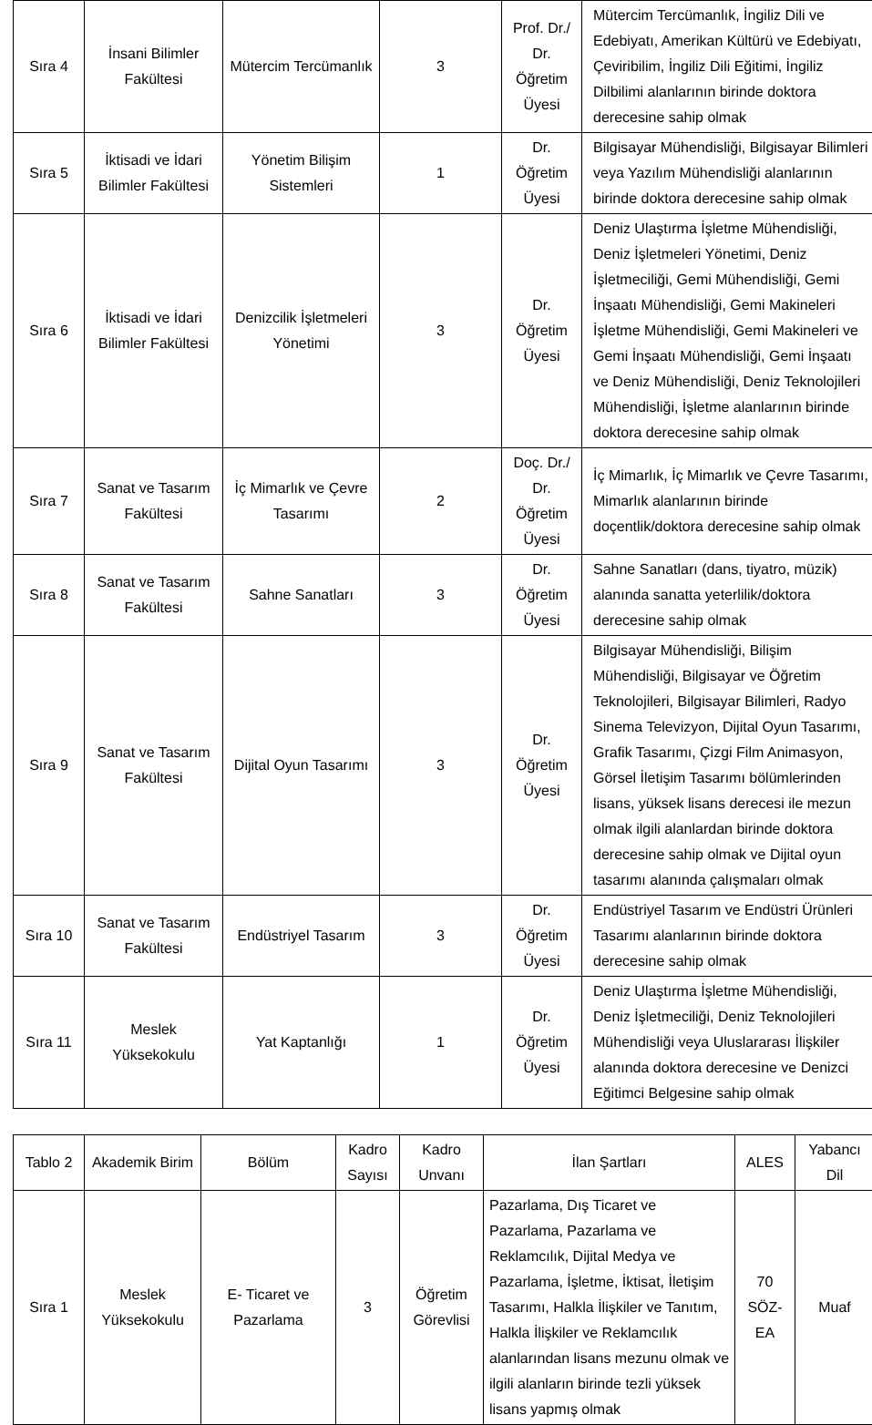| Sıra 4 | İnsani Bilimler Fakültesi | Mütercim Tercümanlık | 3 | Prof. Dr./ Dr. Öğretim Üyesi | Mütercim Tercümanlık, İngiliz Dili ve Edebiyatı, Amerikan Kültürü ve Edebiyatı, Çeviribilim, İngiliz Dili Eğitimi, İngiliz Dilbilimi alanlarının birinde doktora derecesine sahip olmak |
| Sıra 5 | İktisadi ve İdari Bilimler Fakültesi | Yönetim Bilişim Sistemleri | 1 | Dr. Öğretim Üyesi | Bilgisayar Mühendisliği, Bilgisayar Bilimleri veya Yazılım Mühendisliği alanlarının birinde doktora derecesine sahip olmak |
| Sıra 6 | İktisadi ve İdari Bilimler Fakültesi | Denizcilik İşletmeleri Yönetimi | 3 | Dr. Öğretim Üyesi | Deniz Ulaştırma İşletme Mühendisliği, Deniz İşletmeleri Yönetimi, Deniz İşletmeciliği, Gemi Mühendisliği, Gemi İnşaatı Mühendisliği, Gemi Makineleri İşletme Mühendisliği, Gemi Makineleri ve Gemi İnşaatı Mühendisliği, Gemi İnşaatı ve Deniz Mühendisliği, Deniz Teknolojileri Mühendisliği, İşletme alanlarının birinde doktora derecesine sahip olmak |
| Sıra 7 | Sanat ve Tasarım Fakültesi | İç Mimarlık ve Çevre Tasarımı | 2 | Doç. Dr./ Dr. Öğretim Üyesi | İç Mimarlık, İç Mimarlık ve Çevre Tasarımı, Mimarlık alanlarının birinde doçentlik/doktora derecesine sahip olmak |
| Sıra 8 | Sanat ve Tasarım Fakültesi | Sahne Sanatları | 3 | Dr. Öğretim Üyesi | Sahne Sanatları (dans, tiyatro, müzik) alanında sanatta yeterlilik/doktora derecesine sahip olmak |
| Sıra 9 | Sanat ve Tasarım Fakültesi | Dijital Oyun Tasarımı | 3 | Dr. Öğretim Üyesi | Bilgisayar Mühendisliği, Bilişim Mühendisliği, Bilgisayar ve Öğretim Teknolojileri, Bilgisayar Bilimleri, Radyo Sinema Televizyon, Dijital Oyun Tasarımı, Grafik Tasarımı, Çizgi Film Animasyon, Görsel İletişim Tasarımı bölümlerinden lisans, yüksek lisans derecesi ile mezun olmak ilgili alanlardan birinde doktora derecesine sahip olmak ve Dijital oyun tasarımı alanında çalışmaları olmak |
| Sıra 10 | Sanat ve Tasarım Fakültesi | Endüstriyel Tasarım | 3 | Dr. Öğretim Üyesi | Endüstriyel Tasarım ve Endüstri Ürünleri Tasarımı alanlarının birinde doktora derecesine sahip olmak |
| Sıra 11 | Meslek Yüksekokulu | Yat Kaptanlığı | 1 | Dr. Öğretim Üyesi | Deniz Ulaştırma İşletme Mühendisliği, Deniz İşletmeciliği, Deniz Teknolojileri Mühendisliği veya Uluslararası İlişkiler alanında doktora derecesine ve Denizci Eğitimci Belgesine sahip olmak |
| Tablo 2 | Akademik Birim | Bölüm | Kadro Sayısı | Kadro Unvanı | İlan Şartları | ALES | Yabancı Dil |
| --- | --- | --- | --- | --- | --- | --- | --- |
| Sıra 1 | Meslek Yüksekokulu | E- Ticaret ve Pazarlama | 3 | Öğretim Görevlisi | Pazarlama, Dış Ticaret ve Pazarlama, Pazarlama ve Reklamcılık, Dijital Medya ve Pazarlama, İşletme, İktisat, İletişim Tasarımı, Halkla İlişkiler ve Tanıtım, Halkla İlişkiler ve Reklamcılık alanlarından lisans mezunu olmak ve ilgili alanların birinde tezli yüksek lisans yapmış olmak | 70 SÖZ-EA | Muaf |